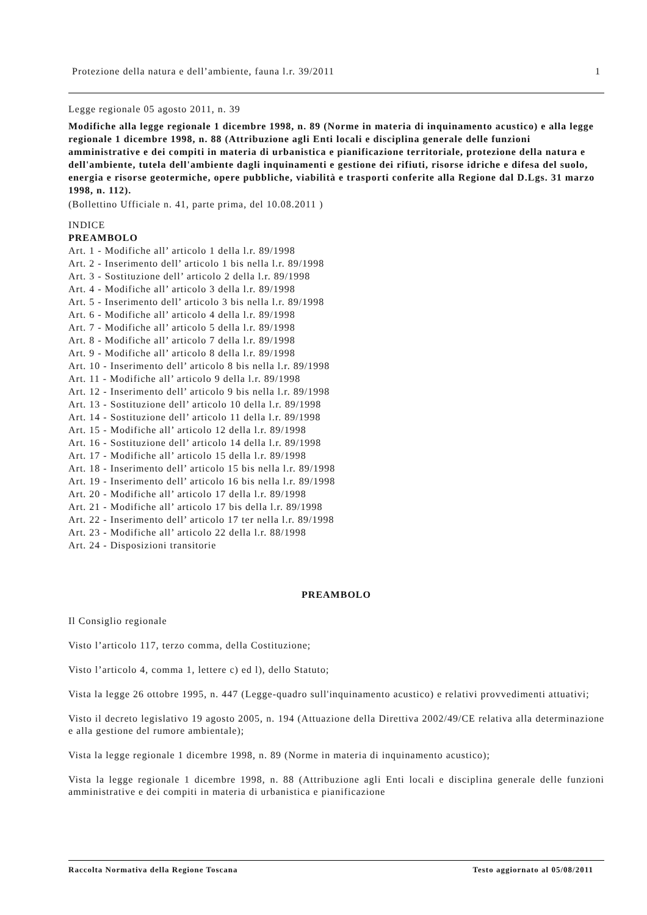Protezione della natura e dell’ambiente, fauna l.r. 39/2011 1
Legge regionale 05 agosto 2011, n. 39
Modifiche alla legge regionale 1 dicembre 1998, n. 89 (Norme in materia di inquinamento acustico) e alla legge regionale 1 dicembre 1998, n. 88 (Attribuzione agli Enti locali e disciplina generale delle funzioni amministrative e dei compiti in materia di urbanistica e pianificazione territoriale, protezione della natura e dell'ambiente, tutela dell'ambiente dagli inquinamenti e gestione dei rifiuti, risorse idriche e difesa del suolo, energia e risorse geotermiche, opere pubbliche, viabilità e trasporti conferite alla Regione dal D.Lgs. 31 marzo 1998, n. 112).
(Bollettino Ufficiale n. 41, parte prima, del 10.08.2011 )
INDICE
PREAMBOLO
Art. 1 - Modifiche all’ articolo 1 della l.r. 89/1998
Art. 2 - Inserimento dell’ articolo 1 bis nella l.r. 89/1998
Art. 3 - Sostituzione dell’ articolo 2 della l.r. 89/1998
Art. 4 - Modifiche all’ articolo 3 della l.r. 89/1998
Art. 5 - Inserimento dell’ articolo 3 bis nella l.r. 89/1998
Art. 6 - Modifiche all’ articolo 4 della l.r. 89/1998
Art. 7 - Modifiche all’ articolo 5 della l.r. 89/1998
Art. 8 - Modifiche all’ articolo 7 della l.r. 89/1998
Art. 9 - Modifiche all’ articolo 8 della l.r. 89/1998
Art. 10 - Inserimento dell’ articolo 8 bis nella l.r. 89/1998
Art. 11 - Modifiche all’ articolo 9 della l.r. 89/1998
Art. 12 - Inserimento dell’ articolo 9 bis nella l.r. 89/1998
Art. 13 - Sostituzione dell’ articolo 10 della l.r. 89/1998
Art. 14 - Sostituzione dell’ articolo 11 della l.r. 89/1998
Art. 15 - Modifiche all’ articolo 12 della l.r. 89/1998
Art. 16 - Sostituzione dell’ articolo 14 della l.r. 89/1998
Art. 17 - Modifiche all’ articolo 15 della l.r. 89/1998
Art. 18 - Inserimento dell’ articolo 15 bis nella l.r. 89/1998
Art. 19 - Inserimento dell’ articolo 16 bis nella l.r. 89/1998
Art. 20 - Modifiche all’ articolo 17 della l.r. 89/1998
Art. 21 - Modifiche all’ articolo 17 bis della l.r. 89/1998
Art. 22 - Inserimento dell’ articolo 17 ter nella l.r. 89/1998
Art. 23 - Modifiche all’ articolo 22 della l.r. 88/1998
Art. 24 - Disposizioni transitorie
PREAMBOLO
Il Consiglio regionale
Visto l’articolo 117, terzo comma, della Costituzione;
Visto l’articolo 4, comma 1, lettere c) ed l), dello Statuto;
Vista la legge 26 ottobre 1995, n. 447 (Legge-quadro sull'inquinamento acustico) e relativi provvedimenti attuativi;
Visto il decreto legislativo 19 agosto 2005, n. 194 (Attuazione della Direttiva 2002/49/CE relativa alla determinazione e alla gestione del rumore ambientale);
Vista la legge regionale 1 dicembre 1998, n. 89 (Norme in materia di inquinamento acustico);
Vista la legge regionale 1 dicembre 1998, n. 88 (Attribuzione agli Enti locali e disciplina generale delle funzioni amministrative e dei compiti in materia di urbanistica e pianificazione
Raccolta Normativa della Regione Toscana Testo aggiornato al 05/08/2011